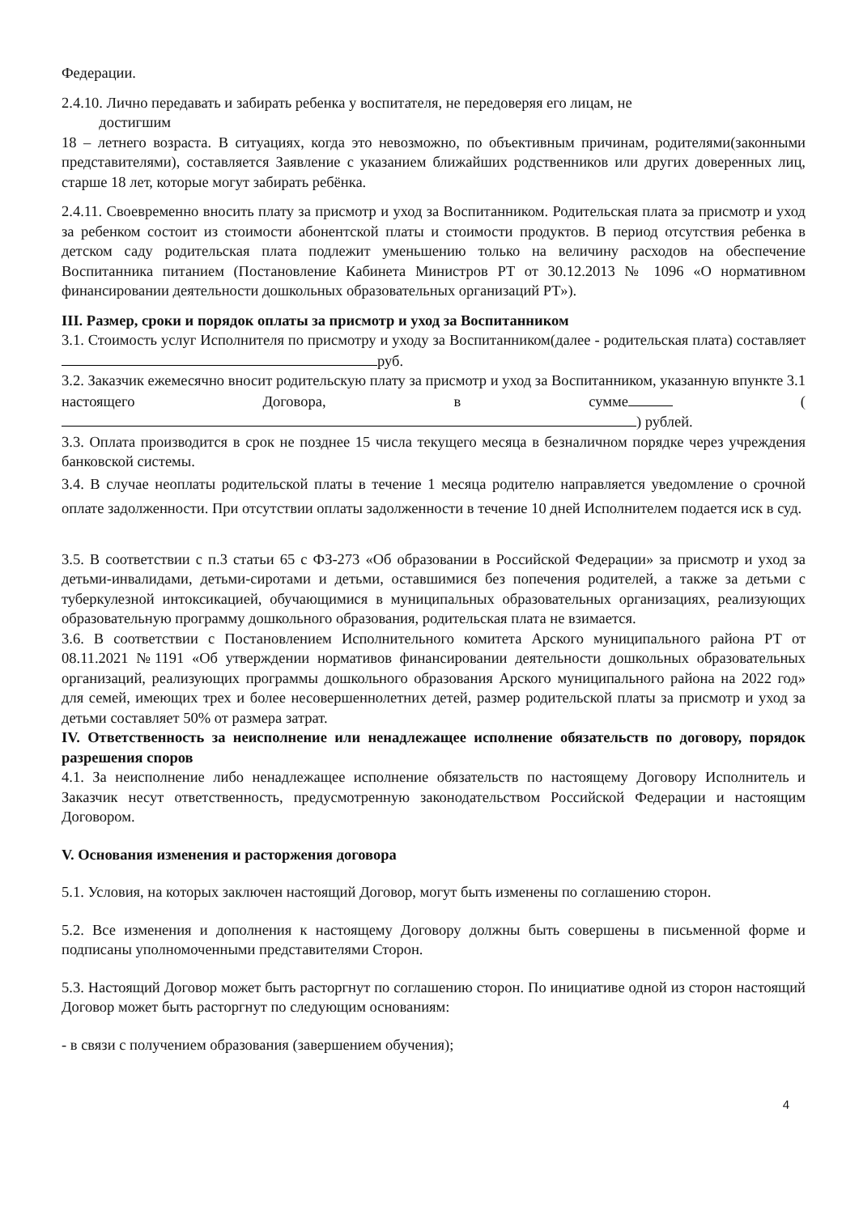Федерации.
2.4.10. Лично передавать и забирать ребенка у воспитателя, не передоверяя его лицам, не
достигшим
18 – летнего возраста. В ситуациях, когда это невозможно, по объективным причинам, родителями(законными представителями), составляется Заявление с указанием ближайших родственников или других доверенных лиц, старше 18 лет, которые могут забирать ребёнка.
2.4.11. Своевременно вносить плату за присмотр и уход за Воспитанником. Родительская плата за присмотр и уход за ребенком состоит из стоимости абонентской платы и стоимости продуктов. В период отсутствия ребенка в детском саду родительская плата подлежит уменьшению только на величину расходов на обеспечение Воспитанника питанием (Постановление Кабинета Министров РТ от 30.12.2013 № 1096 «О нормативном финансировании деятельности дошкольных образовательных организаций РТ»).
III. Размер, сроки и порядок оплаты за присмотр и уход за Воспитанником
3.1. Стоимость услуг Исполнителя по присмотру и уходу за Воспитанником(далее - родительская плата) составляет руб.
3.2. Заказчик ежемесячно вносит родительскую плату за присмотр и уход за Воспитанником, указанную впункте 3.1 настоящего Договора, в сумме ( ) рублей.
3.3. Оплата производится в срок не позднее 15 числа текущего месяца в безналичном порядке через учреждения банковской системы.
3.4. В случае неоплаты родительской платы в течение 1 месяца родителю направляется уведомление о срочной оплате задолженности. При отсутствии оплаты задолженности в течение 10 дней Исполнителем подается иск в суд.
3.5. В соответствии с п.3 статьи 65 с ФЗ-273 «Об образовании в Российской Федерации» за присмотр и уход за детьми-инвалидами, детьми-сиротами и детьми, оставшимися без попечения родителей, а также за детьми с туберкулезной интоксикацией, обучающимися в муниципальных образовательных организациях, реализующих образовательную программу дошкольного образования, родительская плата не взимается.
3.6. В соответствии с Постановлением Исполнительного комитета Арского муниципального района РТ от 08.11.2021 №1191 «Об утверждении нормативов финансировании деятельности дошкольных образовательных организаций, реализующих программы дошкольного образования Арского муниципального района на 2022 год» для семей, имеющих трех и более несовершеннолетних детей, размер родительской платы за присмотр и уход за детьми составляет 50% от размера затрат.
IV. Ответственность за неисполнение или ненадлежащее исполнение обязательств по договору, порядок разрешения споров
4.1. За неисполнение либо ненадлежащее исполнение обязательств по настоящему Договору Исполнитель и Заказчик несут ответственность, предусмотренную законодательством Российской Федерации и настоящим Договором.
V. Основания изменения и расторжения договора
5.1. Условия, на которых заключен настоящий Договор, могут быть изменены по соглашению сторон.
5.2. Все изменения и дополнения к настоящему Договору должны быть совершены в письменной форме и подписаны уполномоченными представителями Сторон.
5.3. Настоящий Договор может быть расторгнут по соглашению сторон. По инициативе одной из сторон настоящий Договор может быть расторгнут по следующим основаниям:
- в связи с получением образования (завершением обучения);
4